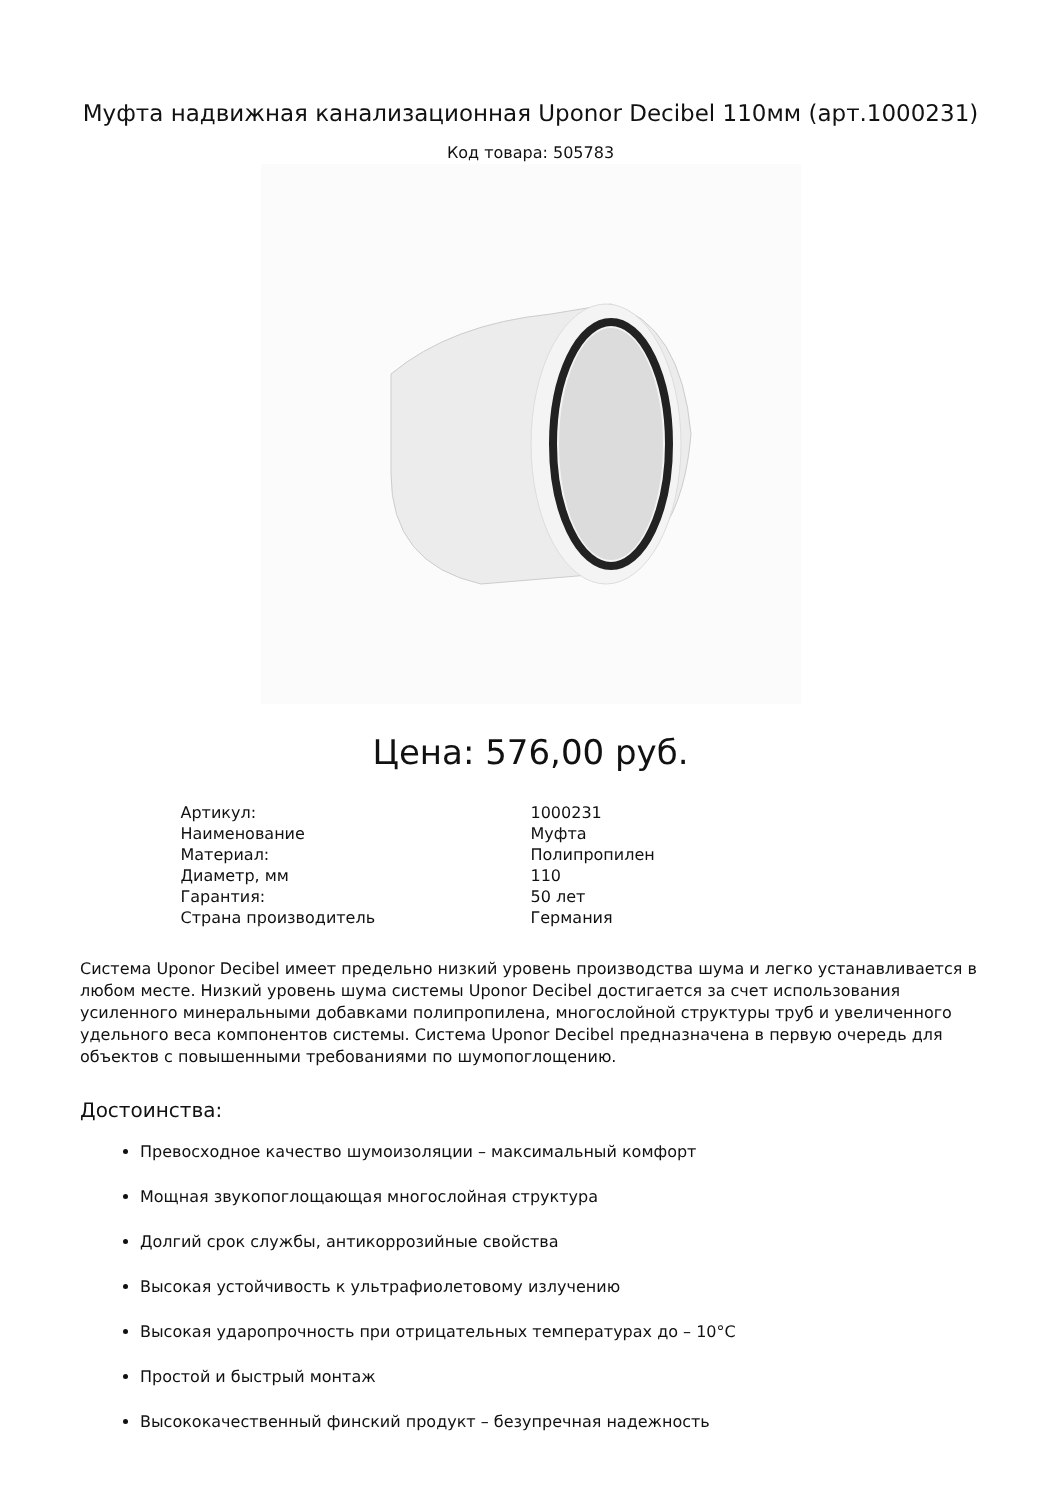Муфта надвижная канализационная Uponor Decibel 110мм (арт.1000231)
Код товара: 505783
Цена: 576,00 руб.
| Артикул: | 1000231 |
| Наименование | Муфта |
| Материал: | Полипропилен |
| Диаметр, мм | 110 |
| Гарантия: | 50 лет |
| Страна производитель | Германия |
Система Uponor Decibel имеет предельно низкий уровень производства шума и легко устанавливается в любом месте. Низкий уровень шума системы Uponor Decibel достигается за счет использования усиленного минеральными добавками полипропилена, многослойной структуры труб и увеличенного удельного веса компонентов системы. Система Uponor Decibel предназначена в первую очередь для объектов с повышенными требованиями по шумопоглощению.
Достоинства:
Превосходное качество шумоизоляции – максимальный комфорт
Мощная звукопоглощающая многослойная структура
Долгий срок службы, антикоррозийные свойства
Высокая устойчивость к ультрафиолетовому излучению
Высокая ударопрочность при отрицательных температурах до – 10°C
Простой и быстрый монтаж
Высококачественный финский продукт – безупречная надежность